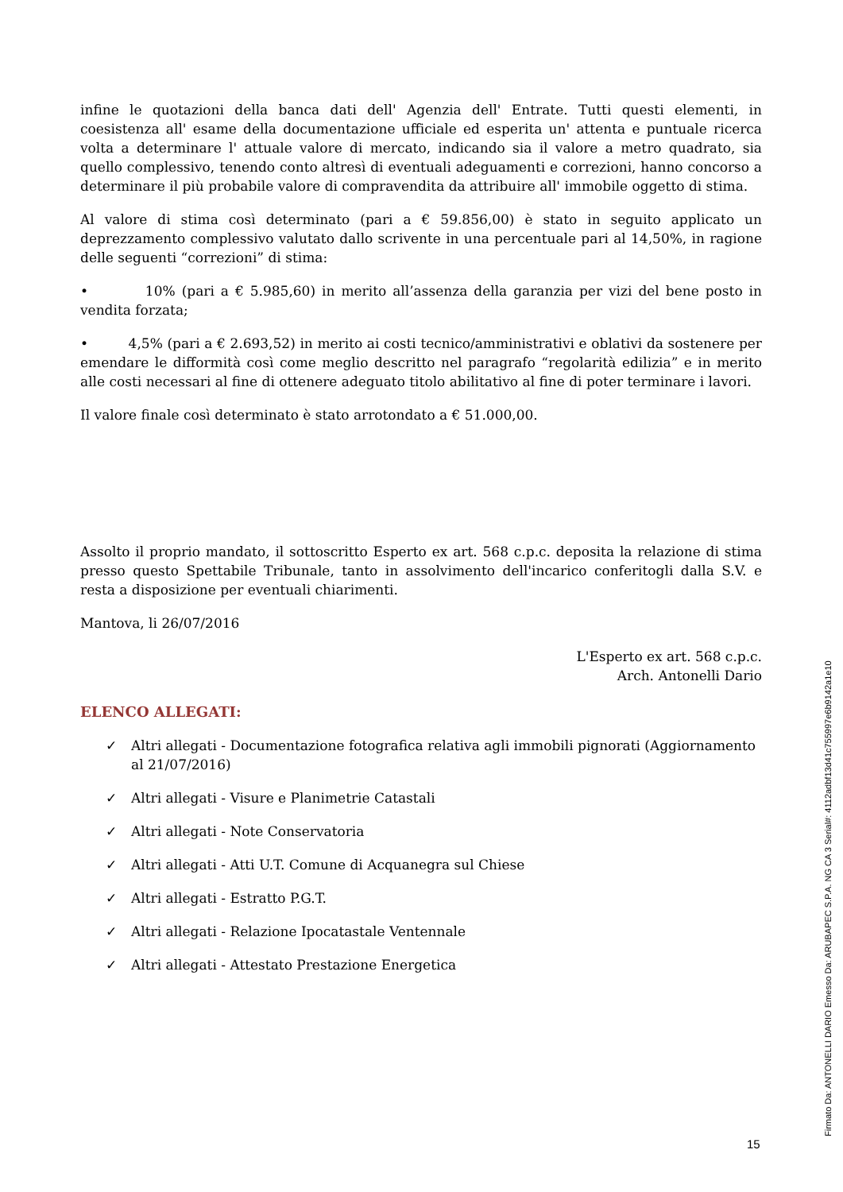infine le quotazioni della banca dati dell' Agenzia dell' Entrate. Tutti questi elementi, in coesistenza all' esame della documentazione ufficiale ed esperita un' attenta e puntuale ricerca volta a determinare l' attuale valore di mercato, indicando sia il valore a metro quadrato, sia quello complessivo, tenendo conto altresì di eventuali adeguamenti e correzioni, hanno concorso a determinare il più probabile valore di compravendita da attribuire all' immobile oggetto di stima.
Al valore di stima così determinato (pari a € 59.856,00) è stato in seguito applicato un deprezzamento complessivo valutato dallo scrivente in una percentuale pari al 14,50%, in ragione delle seguenti “correzioni” di stima:
• 10% (pari a € 5.985,60) in merito all’assenza della garanzia per vizi del bene posto in vendita forzata;
• 4,5% (pari a € 2.693,52) in merito ai costi tecnico/amministrativi e oblativi da sostenere per emendare le difformità così come meglio descritto nel paragrafo “regolarità edilizia” e in merito alle costi necessari al fine di ottenere adeguato titolo abilitativo al fine di poter terminare i lavori.
Il valore finale così determinato è stato arrotondato a € 51.000,00.
Assolto il proprio mandato, il sottoscritto Esperto ex art. 568 c.p.c. deposita la relazione di stima presso questo Spettabile Tribunale, tanto in assolvimento dell'incarico conferitogli dalla S.V. e resta a disposizione per eventuali chiarimenti.
Mantova, li 26/07/2016
L'Esperto ex art. 568 c.p.c.
Arch. Antonelli Dario
ELENCO ALLEGATI:
✓ Altri allegati - Documentazione fotografica relativa agli immobili pignorati (Aggiornamento al 21/07/2016)
✓ Altri allegati - Visure e Planimetrie Catastali
✓ Altri allegati - Note Conservatoria
✓ Altri allegati - Atti U.T. Comune di Acquanegra sul Chiese
✓ Altri allegati - Estratto P.G.T.
✓ Altri allegati - Relazione Ipocatastale Ventennale
✓ Altri allegati - Attestato Prestazione Energetica
15
Firmato Da: ANTONELLI DARIO Emesso Da: ARUBAPEC S.P.A. NG CA 3 Serial#: 4112adbf13d41c755997e6b9142a1e10